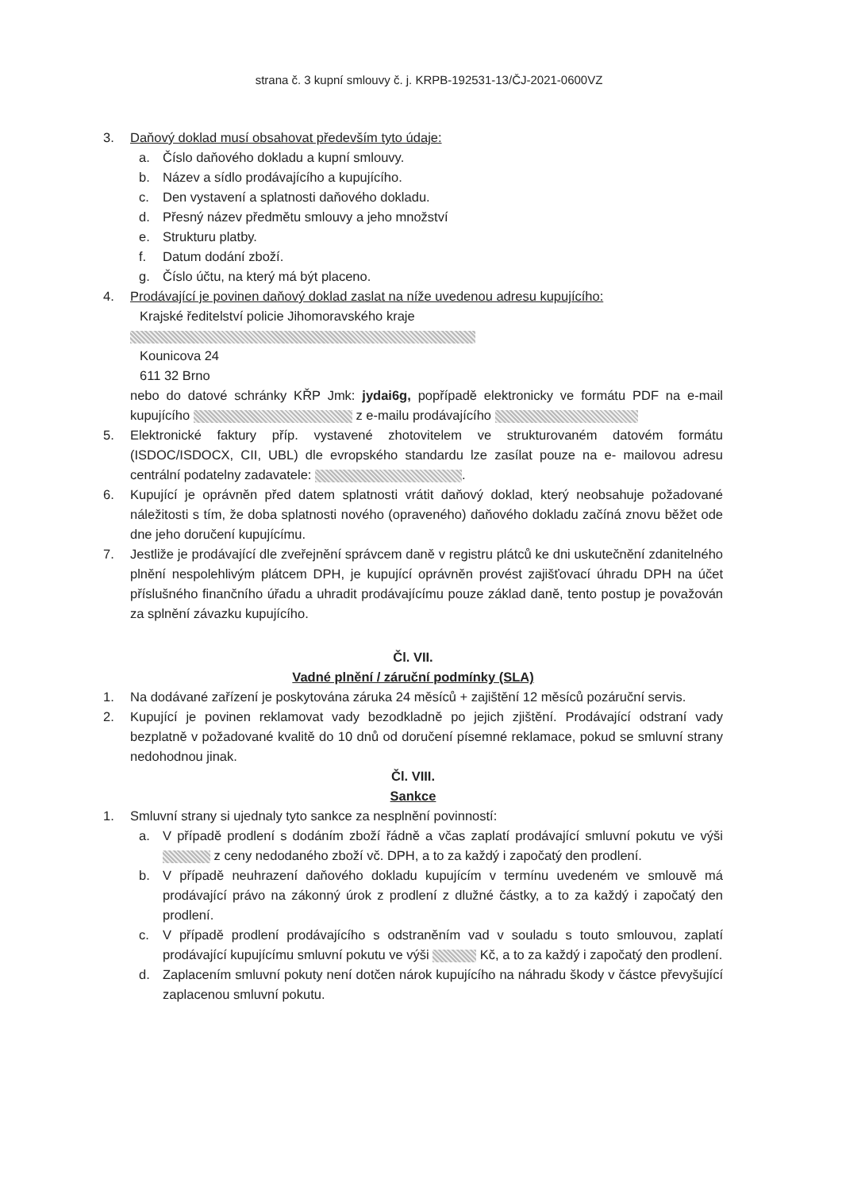strana č. 3 kupní smlouvy č. j. KRPB-192531-13/ČJ-2021-0600VZ
3. Daňový doklad musí obsahovat především tyto údaje:
a. Číslo daňového dokladu a kupní smlouvy.
b. Název a sídlo prodávajícího a kupujícího.
c. Den vystavení a splatnosti daňového dokladu.
d. Přesný název předmětu smlouvy a jeho množství
e. Strukturu platby.
f. Datum dodání zboží.
g. Číslo účtu, na který má být placeno.
4. Prodávající je povinen daňový doklad zaslat na níže uvedenou adresu kupujícího:
Krajské ředitelství policie Jihomoravského kraje
Kounicova 24
611 32 Brno
nebo do datové schránky KŘP Jmk: jydai6g, popřípadě elektronicky ve formátu PDF na e-mail kupujícího z e-mailu prodávajícího
5. Elektronické faktury příp. vystavené zhotovitelem ve strukturovaném datovém formátu (ISDOC/ISDOCX, CII, UBL) dle evropského standardu lze zasílat pouze na e- mailovou adresu centrální podatelny zadavatele: .
6. Kupující je oprávněn před datem splatnosti vrátit daňový doklad, který neobsahuje požadované náležitosti s tím, že doba splatnosti nového (opraveného) daňového dokladu začíná znovu běžet ode dne jeho doručení kupujícímu.
7. Jestliže je prodávající dle zveřejnění správcem daně v registru plátců ke dni uskutečnění zdanitelného plnění nespolehlivým plátcem DPH, je kupující oprávněn provést zajišťovací úhradu DPH na účet příslušného finančního úřadu a uhradit prodávajícímu pouze základ daně, tento postup je považován za splnění závazku kupujícího.
Čl. VII.
Vadné plnění / záruční podmínky (SLA)
1. Na dodávané zařízení je poskytována záruka 24 měsíců + zajištění 12 měsíců pozáruční servis.
2. Kupující je povinen reklamovat vady bezodkladně po jejich zjištění. Prodávající odstraní vady bezplatně v požadované kvalitě do 10 dnů od doručení písemné reklamace, pokud se smluvní strany nedohodnou jinak.
Čl. VIII.
Sankce
1. Smluvní strany si ujednaly tyto sankce za nesplnění povinností:
a. V případě prodlení s dodáním zboží řádně a včas zaplatí prodávající smluvní pokutu ve výši z ceny nedodaného zboží vč. DPH, a to za každý i započatý den prodlení.
b. V případě neuhrazení daňového dokladu kupujícím v termínu uvedeném ve smlouvě má prodávající právo na zákonný úrok z prodlení z dlužné částky, a to za každý i započatý den prodlení.
c. V případě prodlení prodávajícího s odstraněním vad v souladu s touto smlouvou, zaplatí prodávající kupujícímu smluvní pokutu ve výši Kč, a to za každý i započatý den prodlení.
d. Zaplacením smluvní pokuty není dotčen nárok kupujícího na náhradu škody v částce převyšující zaplacenou smluvní pokutu.